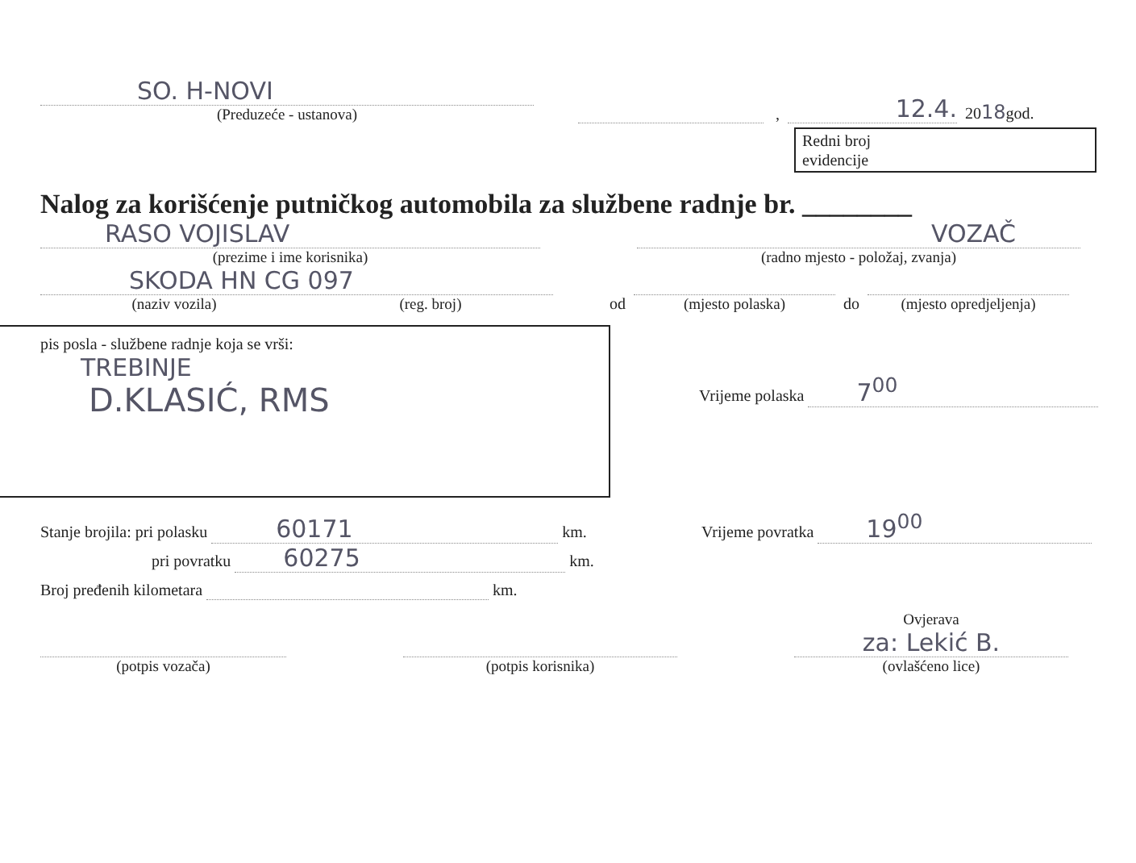SO. H-NOVI
(Preduzeće - ustanova)
,
12.4.
2018god.
Redni broj
evidencije
Nalog za korišćenje putničkog automobila za službene radnje br. ________
RASO VOJISLAV
(prezime i ime korisnika)
VOZAČ
(radno mjesto - položaj, zvanja)
SKODA HN CG 097
(naziv vozila) (reg. broj)
od
(mjesto polaska)
do
(mjesto opredjeljenja)
pis posla - službene radnje koja se vrši:
TREBINJE
D.KLASIĆ, RMS
Vrijeme polaska 7<sup>00</sup>
Stanje brojila: pri polasku 60171 km.
Vrijeme povratka 19<sup>00</sup>
pri povratku 60275 km.
Broj pređenih kilometara km.
(potpis vozača)
(potpis korisnika)
Ovjerava
za: Lekić B.
(ovlašćeno lice)